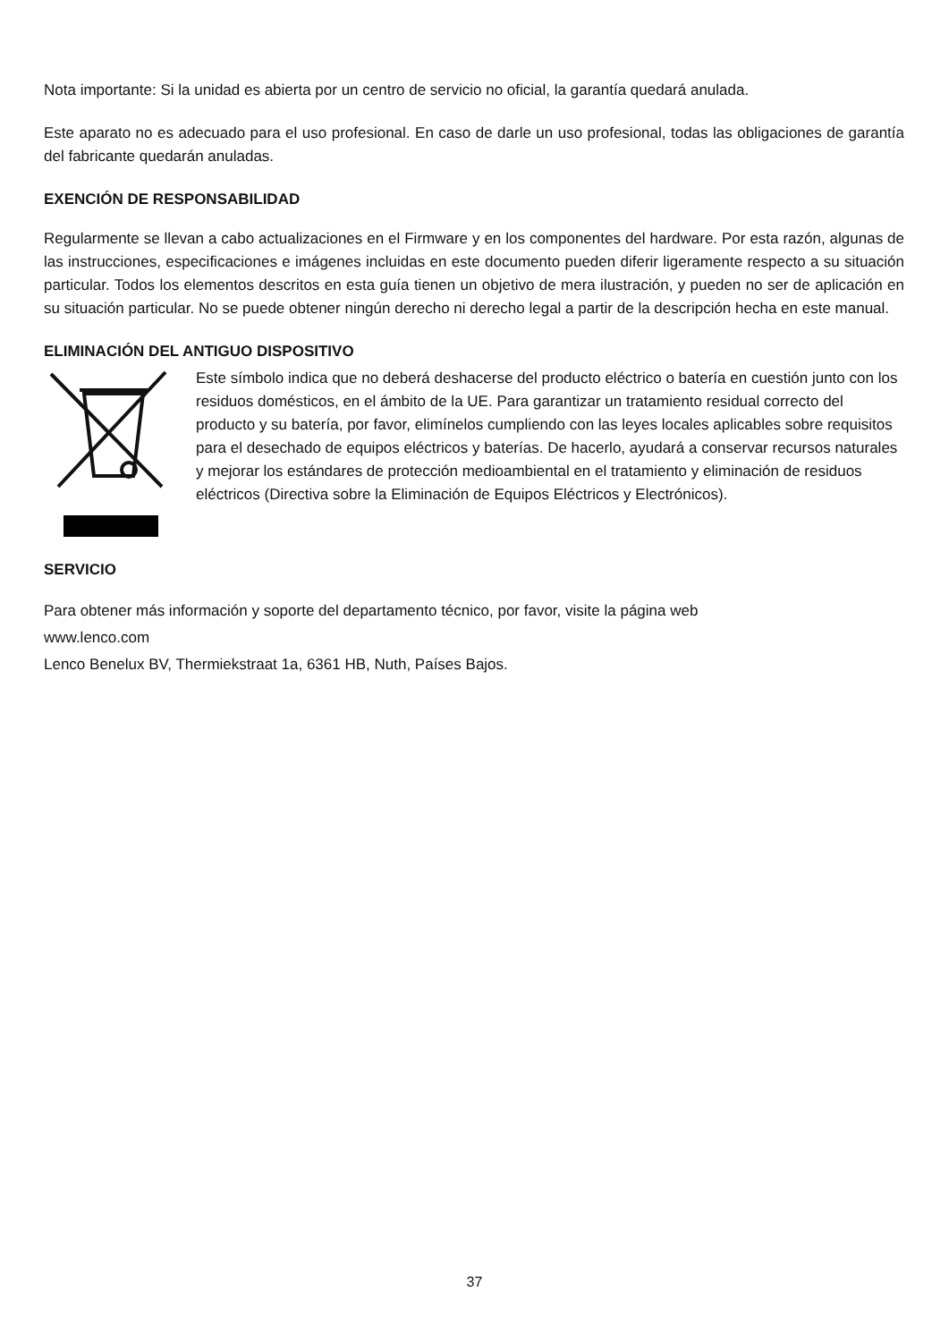Nota importante: Si la unidad es abierta por un centro de servicio no oficial, la garantía quedará anulada.
Este aparato no es adecuado para el uso profesional. En caso de darle un uso profesional, todas las obligaciones de garantía del fabricante quedarán anuladas.
EXENCIÓN DE RESPONSABILIDAD
Regularmente se llevan a cabo actualizaciones en el Firmware y en los componentes del hardware. Por esta razón, algunas de las instrucciones, especificaciones e imágenes incluidas en este documento pueden diferir ligeramente respecto a su situación particular. Todos los elementos descritos en esta guía tienen un objetivo de mera ilustración, y pueden no ser de aplicación en su situación particular. No se puede obtener ningún derecho ni derecho legal a partir de la descripción hecha en este manual.
ELIMINACIÓN DEL ANTIGUO DISPOSITIVO
Este símbolo indica que no deberá deshacerse del producto eléctrico o batería en cuestión junto con los residuos domésticos, en el ámbito de la UE. Para garantizar un tratamiento residual correcto del producto y su batería, por favor, elimínelos cumpliendo con las leyes locales aplicables sobre requisitos para el desechado de equipos eléctricos y baterías. De hacerlo, ayudará a conservar recursos naturales y mejorar los estándares de protección medioambiental en el tratamiento y eliminación de residuos eléctricos (Directiva sobre la Eliminación de Equipos Eléctricos y Electrónicos).
SERVICIO
Para obtener más información y soporte del departamento técnico, por favor, visite la página web
www.lenco.com
Lenco Benelux BV, Thermiekstraat 1a, 6361 HB, Nuth, Países Bajos.
37